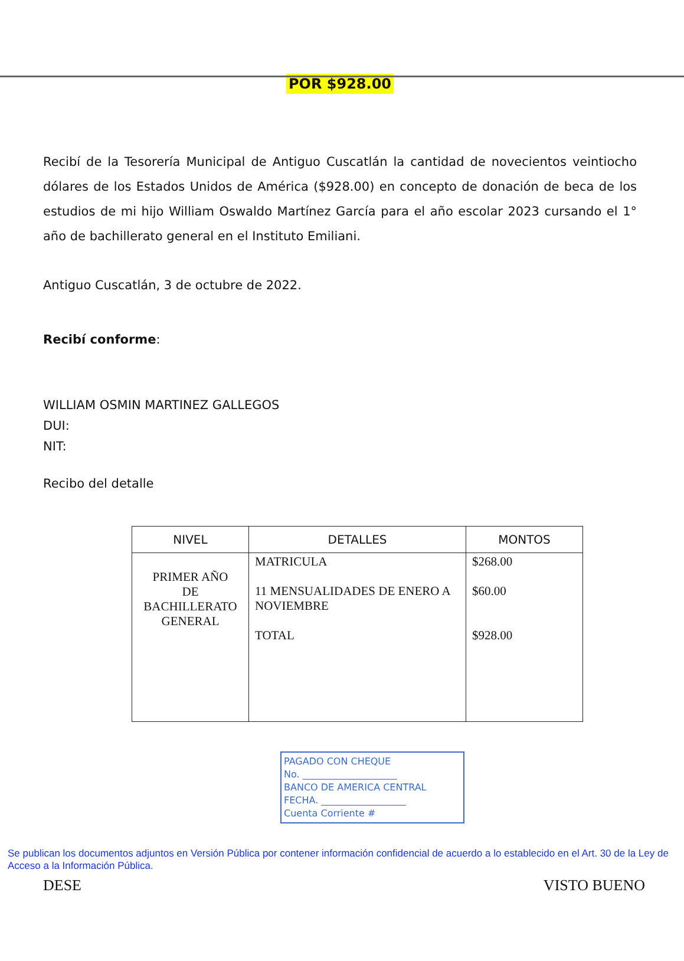POR $928.00
Recibí de la Tesorería Municipal de Antiguo Cuscatlán la cantidad de novecientos veintiocho dólares de los Estados Unidos de América ($928.00) en concepto de donación de beca de los estudios de mi hijo William Oswaldo Martínez García para el año escolar 2023 cursando el 1° año de bachillerato general en el Instituto Emiliani.
Antiguo Cuscatlán, 3 de octubre de 2022.
Recibí conforme:
WILLIAM OSMIN MARTINEZ GALLEGOS
DUI:
NIT:
Recibo del detalle
| NIVEL | DETALLES | MONTOS |
| --- | --- | --- |
| PRIMER AÑO DE BACHILLERATO GENERAL | MATRICULA 11 MENSUALIDADES DE ENERO A NOVIEMBRE TOTAL | $268.00 $60.00 $928.00 |
PAGADO CON CHEQUE
No. ____________________
BANCO DE AMERICA CENTRAL
FECHA. __________________
Cuenta Corriente #
Se publican los documentos adjuntos en Versión Pública por contener información confidencial de acuerdo a lo establecido en el Art. 30 de la Ley de Acceso a la Información Pública.
DESE VISTO BUENO